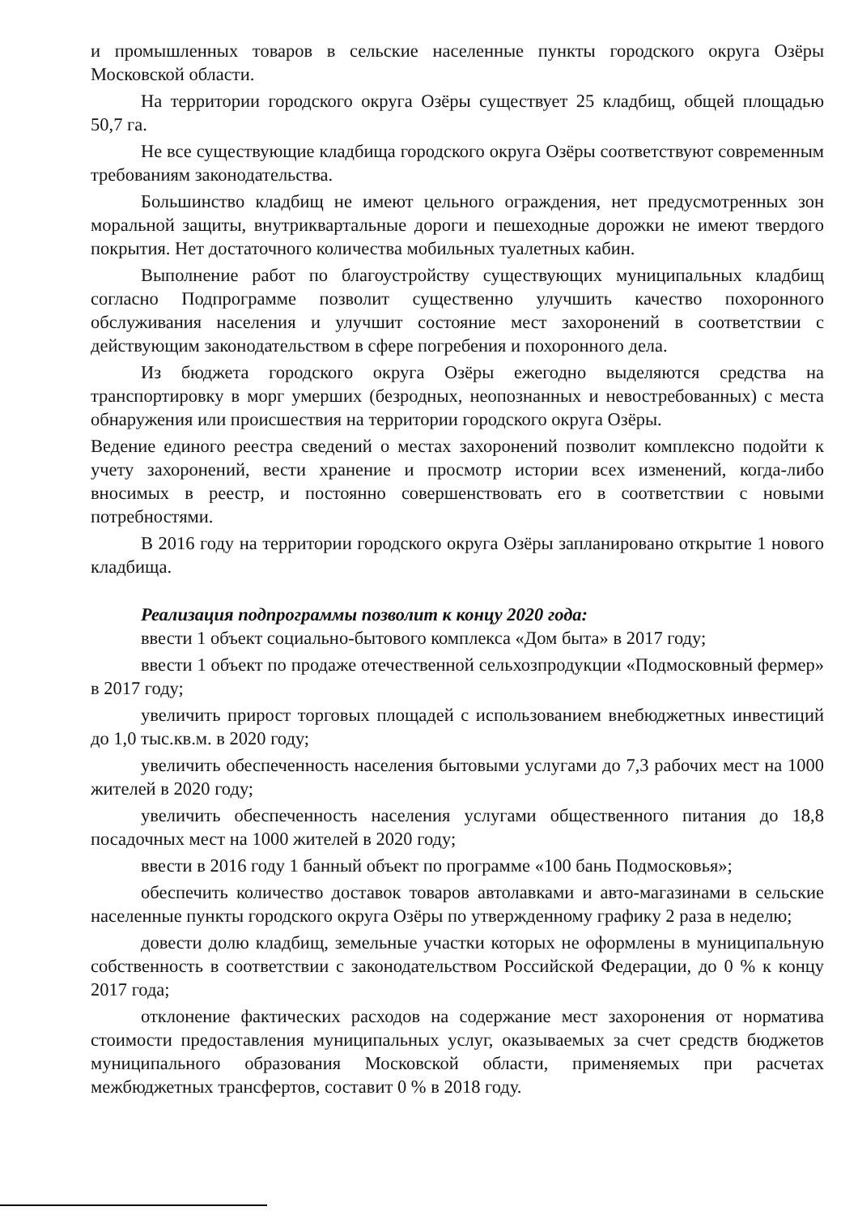и промышленных товаров в сельские населенные пункты городского округа Озёры Московской области.
На территории городского округа Озёры существует 25 кладбищ, общей площадью 50,7 га.
Не все существующие кладбища городского округа Озёры соответствуют современным требованиям законодательства.
Большинство кладбищ не имеют цельного ограждения, нет предусмотренных зон моральной защиты, внутриквартальные дороги и пешеходные дорожки не имеют твердого покрытия. Нет достаточного количества мобильных туалетных кабин.
Выполнение работ по благоустройству существующих муниципальных кладбищ согласно Подпрограмме позволит существенно улучшить качество похоронного обслуживания населения и улучшит состояние мест захоронений в соответствии с действующим законодательством в сфере погребения и похоронного дела.
Из бюджета городского округа Озёры ежегодно выделяются средства на транспортировку в морг умерших (безродных, неопознанных и невостребованных) с места обнаружения или происшествия на территории городского округа Озёры.
Ведение единого реестра сведений о местах захоронений позволит комплексно подойти к учету захоронений, вести хранение и просмотр истории всех изменений, когда-либо вносимых в реестр, и постоянно совершенствовать его в соответствии с новыми потребностями.
В 2016 году на территории городского округа Озёры запланировано открытие 1 нового кладбища.
Реализация подпрограммы позволит к концу 2020 года:
ввести 1 объект социально-бытового комплекса «Дом быта» в 2017 году;
ввести 1 объект по продаже отечественной сельхозпродукции «Подмосковный фермер» в 2017 году;
увеличить прирост торговых площадей с использованием внебюджетных инвестиций до 1,0 тыс.кв.м. в 2020 году;
увеличить обеспеченность населения бытовыми услугами до 7,3 рабочих мест на 1000 жителей в 2020 году;
увеличить обеспеченность населения услугами общественного питания до 18,8 посадочных мест на 1000 жителей в 2020 году;
ввести в 2016 году 1 банный объект по программе «100 бань Подмосковья»;
обеспечить количество доставок товаров автолавками и авто-магазинами в сельские населенные пункты городского округа Озёры по утвержденному графику 2 раза в неделю;
довести долю кладбищ, земельные участки которых не оформлены в муниципальную собственность в соответствии с законодательством Российской Федерации, до 0 % к концу 2017 года;
отклонение фактических расходов на содержание мест захоронения от норматива стоимости предоставления муниципальных услуг, оказываемых за счет средств бюджетов муниципального образования Московской области, применяемых при расчетах межбюджетных трансфертов, составит 0 % в 2018 году.